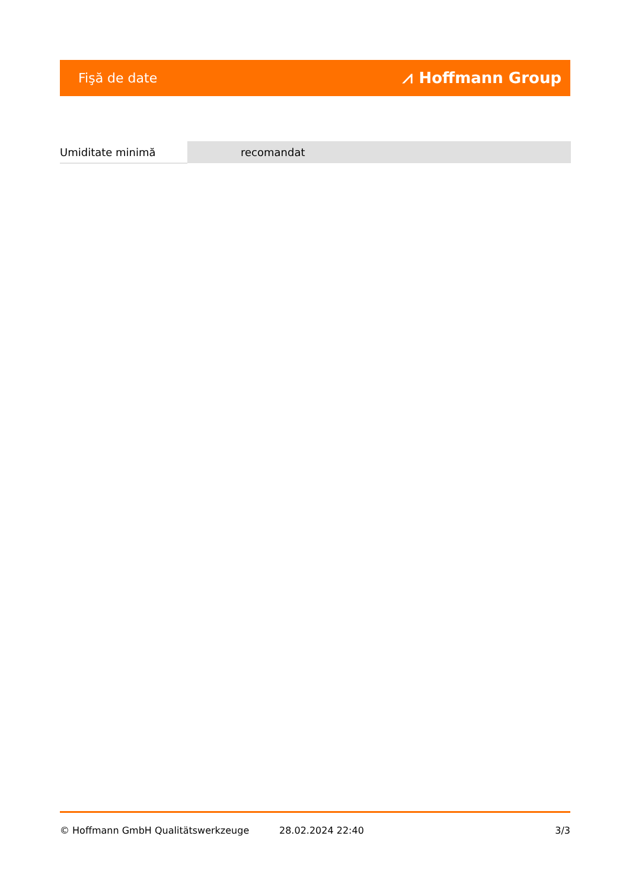Fişă de date ⩘ Hoffmann Group
| Umiditate minimă | recomandat |
© Hoffmann GmbH Qualitätswerkzeuge 28.02.2024 22:40 3/3